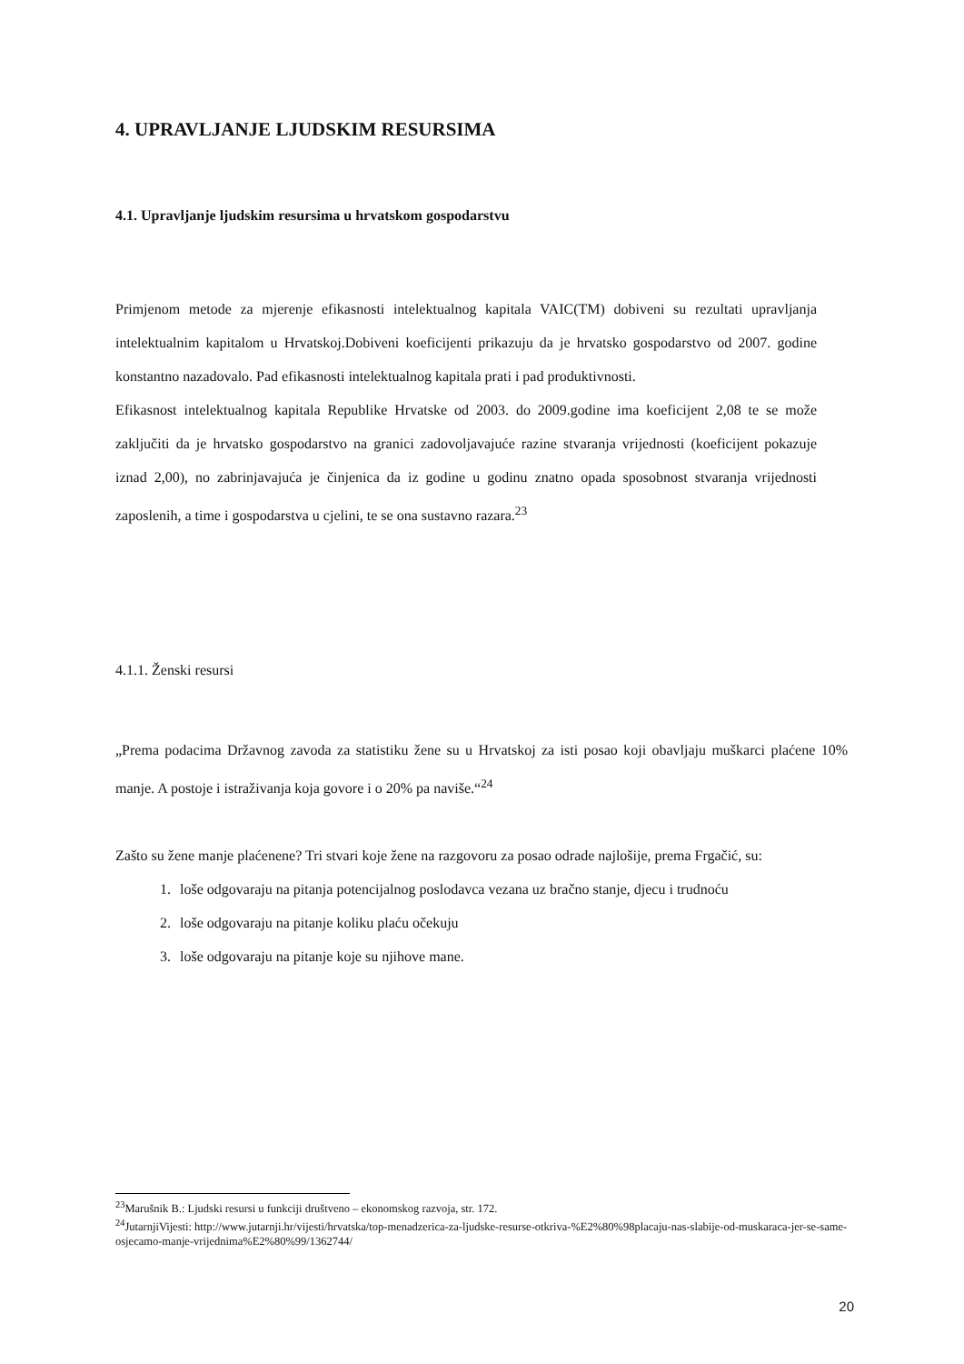4. UPRAVLJANJE LJUDSKIM RESURSIMA
4.1. Upravljanje ljudskim resursima u hrvatskom gospodarstvu
Primjenom metode za mjerenje efikasnosti intelektualnog kapitala VAIC(TM) dobiveni su rezultati upravljanja intelektualnim kapitalom u Hrvatskoj.Dobiveni koeficijenti prikazuju da je hrvatsko gospodarstvo od 2007. godine konstantno nazadovalo. Pad efikasnosti intelektualnog kapitala prati i pad produktivnosti.
Efikasnost intelektualnog kapitala Republike Hrvatske od 2003. do 2009.godine ima koeficijent 2,08 te se može zaključiti da je hrvatsko gospodarstvo na granici zadovoljavajuće razine stvaranja vrijednosti (koeficijent pokazuje iznad 2,00), no zabrinjavajuća je činjenica da iz godine u godinu znatno opada sposobnost stvaranja vrijednosti zaposlenih, a time i gospodarstva u cjelini, te se ona sustavno razara.<sup>23</sup>
4.1.1. Ženski resursi
„Prema podacima Državnog zavoda za statistiku žene su u Hrvatskoj za isti posao koji obavljaju muškarci plaćene 10% manje. A postoje i istraživanja koja govore i o 20% pa naviše.“<sup>24</sup>
Zašto su žene manje plaćenene? Tri stvari koje žene na razgovoru za posao odrade najlošije, prema Frgačić, su:
1. loše odgovaraju na pitanja potencijalnog poslodavca vezana uz bračno stanje, djecu i trudnoću
2. loše odgovaraju na pitanje koliku plaću očekuju
3. loše odgovaraju na pitanje koje su njihove mane.
<sup>23</sup> Marušnik B.: Ljudski resursi u funkciji društveno – ekonomskog razvoja, str. 172.
<sup>24</sup> JutarnjiVijesti: http://www.jutarnji.hr/vijesti/hrvatska/top-menadzerica-za-ljudske-resurse-otkriva-%E2%80%98placaju-nas-slabije-od-muskaraca-jer-se-same-osjecamo-manje-vrijednima%E2%80%99/1362744/
20